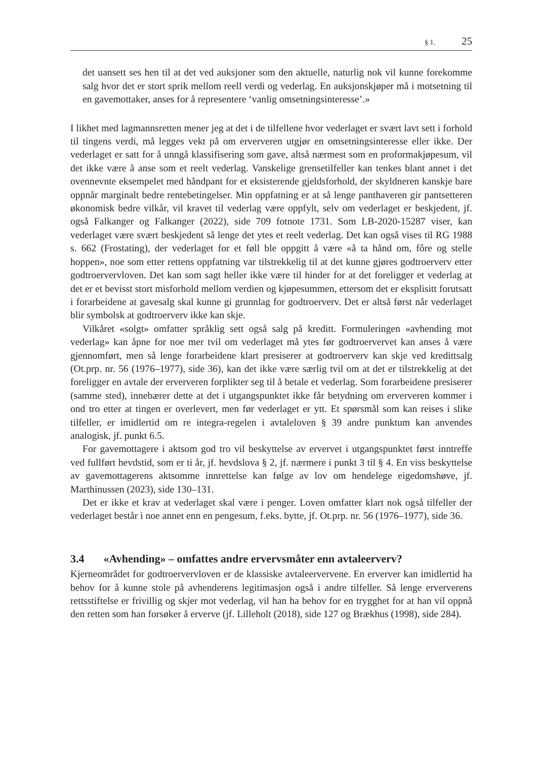§ 1. 25
det uansett ses hen til at det ved auksjoner som den aktuelle, naturlig nok vil kunne forekomme salg hvor det er stort sprik mellom reell verdi og vederlag. En auksjonskjøper må i motsetning til en gavemottaker, anses for å representere ‘vanlig omsetningsinteresse’.»
I likhet med lagmannsretten mener jeg at det i de tilfellene hvor vederlaget er svært lavt sett i forhold til tingens verdi, må legges vekt på om erververen utgjør en omsetningsinteresse eller ikke. Der vederlaget er satt for å unngå klassifisering som gave, altså nærmest som en proformakjøpesum, vil det ikke være å anse som et reelt vederlag. Vanskelige grensetilfeller kan tenkes blant annet i det ovennevnte eksempelet med håndpant for et eksisterende gjeldsforhold, der skyldneren kanskje bare oppnår marginalt bedre rentebetingelser. Min oppfatning er at så lenge panthaveren gir pantsetteren økonomisk bedre vilkår, vil kravet til vederlag være oppfylt, selv om vederlaget er beskjedent, jf. også Falkanger og Falkanger (2022), side 709 fotnote 1731. Som LB-2020-15287 viser, kan vederlaget være svært beskjedent så lenge det ytes et reelt vederlag. Det kan også vises til RG 1988 s. 662 (Frostating), der vederlaget for et føll ble oppgitt å være «å ta hånd om, fôre og stelle hoppen», noe som etter rettens oppfatning var tilstrekkelig til at det kunne gjøres godtroerverv etter godtroervervloven. Det kan som sagt heller ikke være til hinder for at det foreligger et vederlag at det er et bevisst stort misforhold mellom verdien og kjøpesummen, ettersom det er eksplisitt forutsatt i forarbeidene at gavesalg skal kunne gi grunnlag for godtroerverv. Det er altså først når vederlaget blir symbolsk at godtroerverv ikke kan skje.
Vilkåret «solgt» omfatter språklig sett også salg på kreditt. Formuleringen «avhending mot vederlag» kan åpne for noe mer tvil om vederlaget må ytes før godtroervervet kan anses å være gjennomført, men så lenge forarbeidene klart presiserer at godtroerverv kan skje ved kredittsalg (Ot.prp. nr. 56 (1976–1977), side 36), kan det ikke være særlig tvil om at det er tilstrekkelig at det foreligger en avtale der erververen forplikter seg til å betale et vederlag. Som forarbeidene presiserer (samme sted), innebærer dette at det i utgangspunktet ikke får betydning om erververen kommer i ond tro etter at tingen er overlevert, men før vederlaget er ytt. Et spørsmål som kan reises i slike tilfeller, er imidlertid om re integra-regelen i avtaleloven § 39 andre punktum kan anvendes analogisk, jf. punkt 6.5.
For gavemottagere i aktsom god tro vil beskyttelse av ervervet i utgangspunktet først inntreffe ved fullført hevdstid, som er ti år, jf. hevdslova § 2, jf. nærmere i punkt 3 til § 4. En viss beskyttelse av gavemottagerens aktsomme innrettelse kan følge av lov om hendelege eigedomshøve, jf. Marthinussen (2023), side 130–131.
Det er ikke et krav at vederlaget skal være i penger. Loven omfatter klart nok også tilfeller der vederlaget består i noe annet enn en pengesum, f.eks. bytte, jf. Ot.prp. nr. 56 (1976–1977), side 36.
3.4 «Avhending» – omfattes andre ervervsmåter enn avtaleerverv?
Kjerneområdet for godtroervervloven er de klassiske avtaleervervene. En erverver kan imidlertid ha behov for å kunne stole på avhenderens legitimasjon også i andre tilfeller. Så lenge erververens rettsstiftelse er frivillig og skjer mot vederlag, vil han ha behov for en trygghet for at han vil oppnå den retten som han forsøker å erverve (jf. Lilleholt (2018), side 127 og Brækhus (1998), side 284).